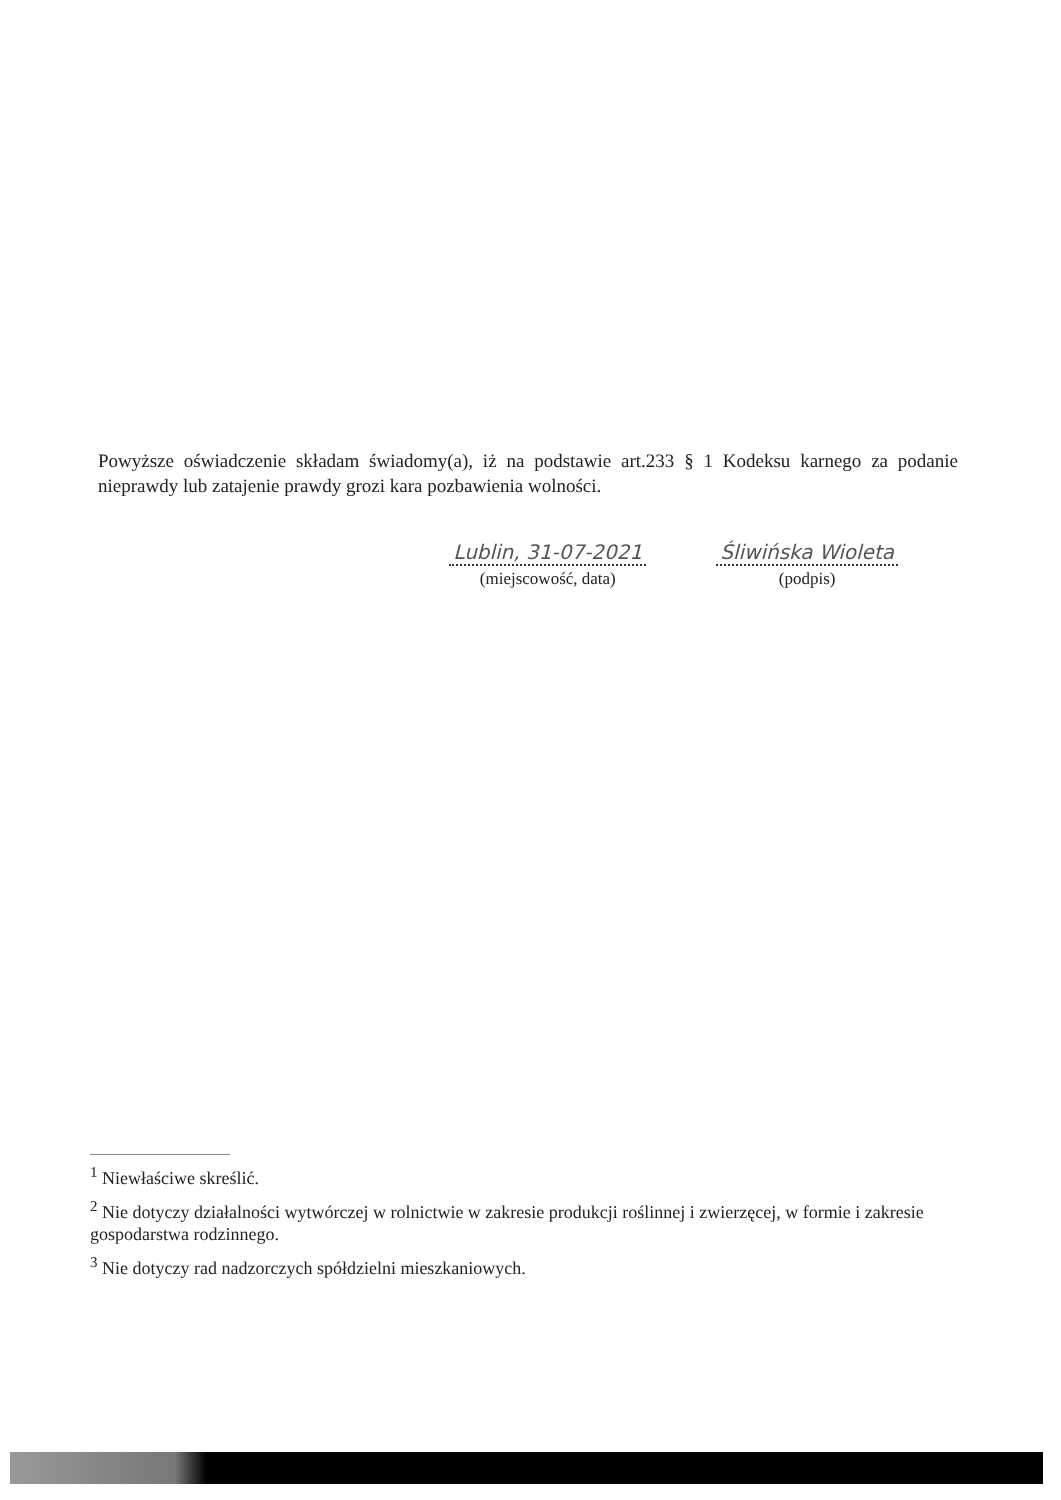Powyższe oświadczenie składam świadomy(a), iż na podstawie art.233 § 1 Kodeksu karnego za podanie nieprawdy lub zatajenie prawdy grozi kara pozbawienia wolności.
Lublin, 31-07-2021
(miejscowość, data)
Śliwińska Wioleta
(podpis)
<sup>1</sup> Niewłaściwe skreślić.
<sup>2</sup> Nie dotyczy działalności wytwórczej w rolnictwie w zakresie produkcji roślinnej i zwierzęcej, w formie i zakresie gospodarstwa rodzinnego.
<sup>3</sup> Nie dotyczy rad nadzorczych spółdzielni mieszkaniowych.